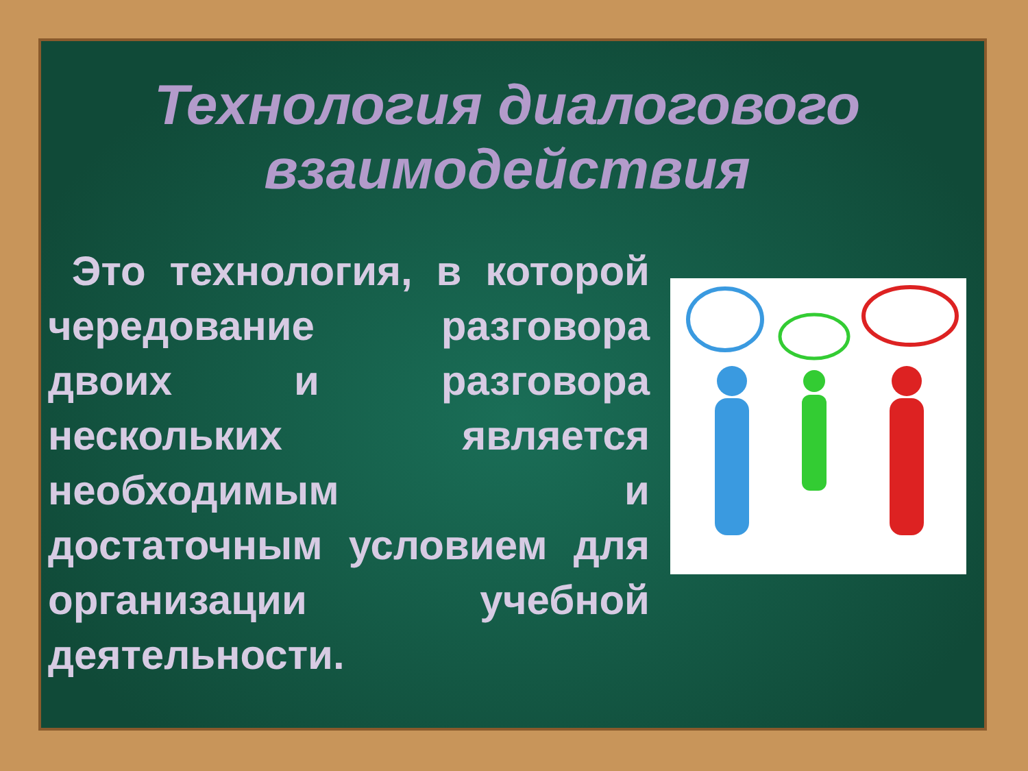Технология диалогового взаимодействия
Это технология, в которой чередование разговора двоих и разговора нескольких является необходимым и достаточным условием для организации учебной деятельности.